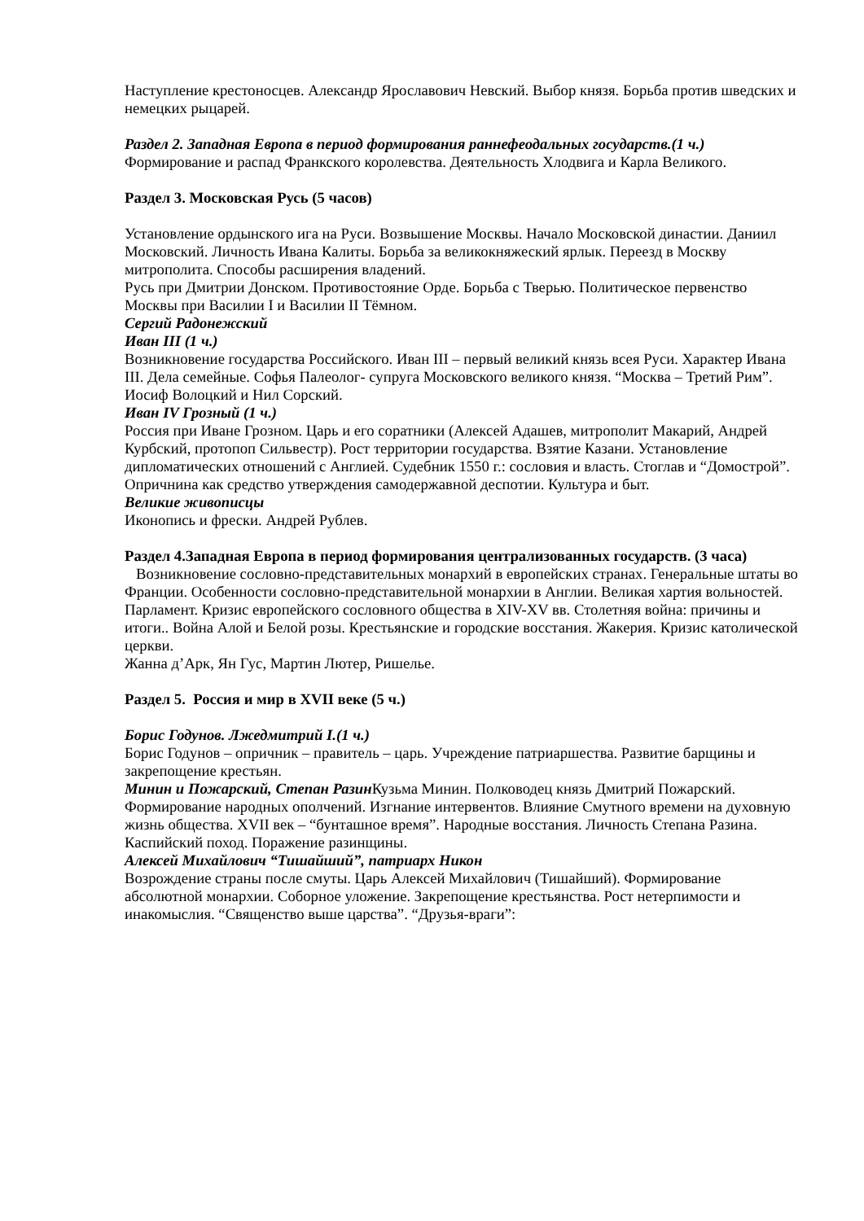Наступление крестоносцев. Александр Ярославович Невский. Выбор князя. Борьба против шведских и немецких рыцарей.
Раздел 2. Западная Европа в период формирования раннефеодальных государств.(1 ч.)
Формирование и распад Франкского королевства. Деятельность Хлодвига и Карла Великого.
Раздел 3. Московская Русь (5 часов)
Установление ордынского ига на Руси. Возвышение Москвы. Начало Московской династии. Даниил Московский. Личность Ивана Калиты. Борьба за великокняжеский ярлык. Переезд в Москву митрополита. Способы расширения владений.
Русь при Дмитрии Донском. Противостояние Орде. Борьба с Тверью. Политическое первенство Москвы при Василии I и Василии II Тёмном.
Сергий Радонежский
Иван III (1 ч.)
Возникновение государства Российского. Иван III – первый великий князь всея Руси. Характер Ивана III. Дела семейные. Софья Палеолог- супруга Московского великого князя. “Москва – Третий Рим”. Иосиф Волоцкий и Нил Сорский.
Иван IV Грозный (1 ч.)
Россия при Иване Грозном. Царь и его соратники (Алексей Адашев, митрополит Макарий, Андрей Курбский, протопоп Сильвестр). Рост территории государства. Взятие Казани. Установление дипломатических отношений с Англией. Судебник 1550 г.: сословия и власть. Стоглав и “Домострой”. Опричнина как средство утверждения самодержавной деспотии. Культура и быт.
Великие живописцы
Иконопись и фрески. Андрей Рублев.
Раздел 4.Западная Европа в период формирования централизованных государств. (3 часа)
Возникновение сословно-представительных монархий в европейских странах. Генеральные штаты во Франции. Особенности сословно-представительной монархии в Англии. Великая хартия вольностей. Парламент. Кризис европейского сословного общества в XIV-XV вв. Столетняя война: причины и итоги.. Война Алой и Белой розы. Крестьянские и городские восстания. Жакерия. Кризис католической церкви.
Жанна д’Арк, Ян Гус, Мартин Лютер, Ришелье.
Раздел 5. Россия и мир в XVII веке (5 ч.)
Борис Годунов. Лжедмитрий I.(1 ч.)
Борис Годунов – опричник – правитель – царь. Учреждение патриаршества. Развитие барщины и закрепощение крестьян.
Минин и Пожарский, Степан Разин Кузьма Минин. Полководец князь Дмитрий Пожарский. Формирование народных ополчений. Изгнание интервентов. Влияние Смутного времени на духовную жизнь общества. XVII век – “бунташное время”. Народные восстания. Личность Степана Разина. Каспийский поход. Поражение разинщины.
Алексей Михайлович “Тишайший”, патриарх Никон
Возрождение страны после смуты. Царь Алексей Михайлович (Тишайший). Формирование абсолютной монархии. Соборное уложение. Закрепощение крестьянства. Рост нетерпимости и инакомыслия. “Священство выше царства”. “Друзья-враги”: